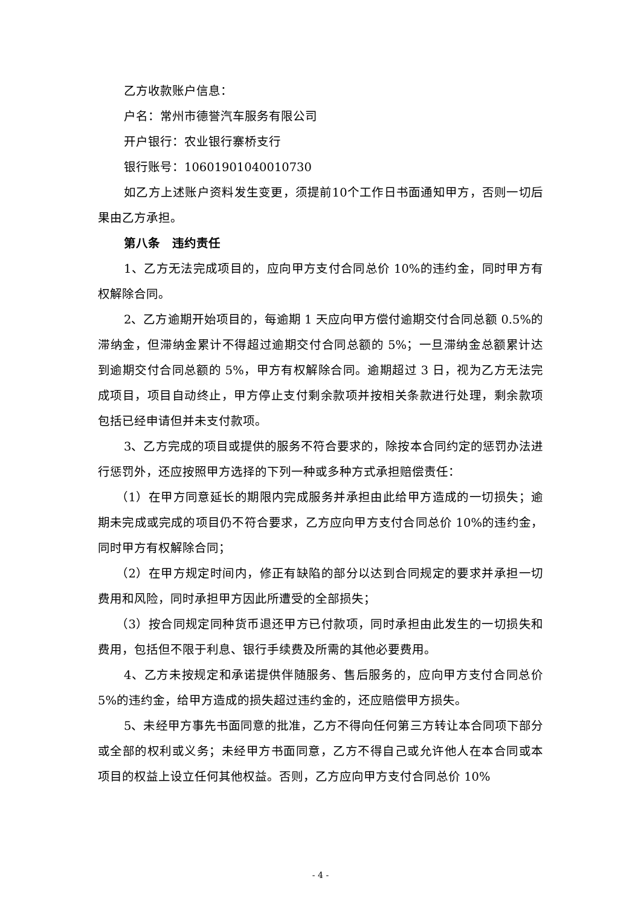乙方收款账户信息：
户名：常州市德誉汽车服务有限公司
开户银行：农业银行寨桥支行
银行账号：10601901040010730
如乙方上述账户资料发生变更，须提前10个工作日书面通知甲方，否则一切后果由乙方承担。
第八条　违约责任
1、乙方无法完成项目的，应向甲方支付合同总价 10%的违约金，同时甲方有权解除合同。
2、乙方逾期开始项目的，每逾期 1 天应向甲方偿付逾期交付合同总额 0.5%的滞纳金，但滞纳金累计不得超过逾期交付合同总额的 5%；一旦滞纳金总额累计达到逾期交付合同总额的 5%，甲方有权解除合同。逾期超过 3 日，视为乙方无法完成项目，项目自动终止，甲方停止支付剩余款项并按相关条款进行处理，剩余款项包括已经申请但并未支付款项。
3、乙方完成的项目或提供的服务不符合要求的，除按本合同约定的惩罚办法进行惩罚外，还应按照甲方选择的下列一种或多种方式承担赔偿责任：
（1）在甲方同意延长的期限内完成服务并承担由此给甲方造成的一切损失；逾期未完成或完成的项目仍不符合要求，乙方应向甲方支付合同总价 10%的违约金，同时甲方有权解除合同；
（2）在甲方规定时间内，修正有缺陷的部分以达到合同规定的要求并承担一切费用和风险，同时承担甲方因此所遭受的全部损失；
（3）按合同规定同种货币退还甲方已付款项，同时承担由此发生的一切损失和费用，包括但不限于利息、银行手续费及所需的其他必要费用。
4、乙方未按规定和承诺提供伴随服务、售后服务的，应向甲方支付合同总价 5%的违约金，给甲方造成的损失超过违约金的，还应赔偿甲方损失。
5、未经甲方事先书面同意的批准，乙方不得向任何第三方转让本合同项下部分或全部的权利或义务；未经甲方书面同意，乙方不得自己或允许他人在本合同或本项目的权益上设立任何其他权益。否则，乙方应向甲方支付合同总价 10%
- 4 -